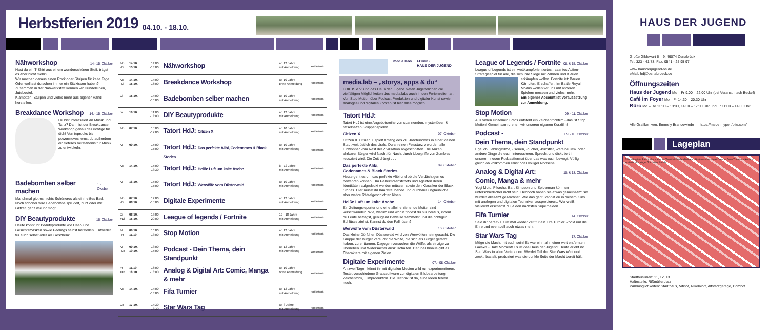Herbstferien 2019
04.10. - 18.10.
Nähworkshop 14.- 15. Oktober
Hast du ein T-Shirt aus einem wunderschönen Stoff, trägst es aber nicht mehr?
Wir machen daraus einen Rock oder Stulpen für kalte Tage. Oder wolltest du schon immer ein Sitzkissen haben? Zusammen in der Nähwerkstatt können wir Hundeleinen, Jutebeutel,
Klamotten, Stulpen und vieles mehr aus eigener Hand herstellen.
Breakdance Workshop 14. - 15. Oktober
Du bist interessiert an Musik und Tanz? Dann ist der Breakdance Workshop genau das richtige für dich! Von toprocks bis powermoves lernst du außerdem ein tieferes Verständnis für Musik zu entwickeln.
Badebomben selber machen 15. Oktober
Manchmal gibt es nichts Schöneres als ein heißes Bad. Noch schöner wird Badebombe sprudelt, bunt oder mit Glitzer, ganz wie ihr mögt.
DIY Beautyprodukte 16. Oktober
Heute könnt ihr Beautyprodukte wie Haar- und Gesichtsmasken sowie Peelings selbst herstellen. Entweder für euch selbst oder als Geschenk.
| Mo -Di | 14.10. 15.10. | 14:00 -18:00 | Nähworkshop | ab 12 Jahre mit Anmeldung | kostenlos |
| Mo -Di | 14.10. 15.10. | 14:00 -16:00 | Breakdance Workshop | ab 10 Jahre ohne Anmeldung | kostenlos |
| Di | 15.10. | 14:00 -16:00 | Badebomben selber machen | ab 10 Jahre mit Anmeldung | kostenlos |
| mi | 16.10. | 11:00 -13:00 | DIY Beautyprodukte | ab 12 Jahre mit Anmeldung | kostenlos |
| Mo | 07.10. | 15:00 -17:00 | Tatort HdJ: Citizen X | ab 10 Jahre mit Anmeldung | kostenlos |
| Mi | 09.10. | 15:00 -17:00 | Tatort HdJ: Das perfekte Alibi, Codenames & Black Stories | ab 10 Jahre mit Anmeldung | kostenlos |
| Mo | 14.10. | 15:00 -18:30 | Tatort HdJ: Heiße Luft um kalte Asche | 8 - 12 Jahre mit Anmeldung | kostenlos |
| Mi | 16.10. | 15:00 -17:00 | Tatort HdJ: Werwölfe vom Düsterwald | ab 10 Jahre mit Anmeldung | kostenlos |
| Mo -Di | 07.10. 08.10. | 12:00 -15:00 | Digitale Experimente | ab 12 Jahre mit Anmeldung | kostenlos |
| Di +Di | 08.10. 15.10. | 18:00 -20:00 | League of legends / Fortnite | 12 - 18 Jahre mit Anmeldung | kostenlos |
| Mi -Fr | 09.10. 11.10. | 10:00 -13:00 | Stop Motion | ab 12 Jahre mit Anmeldung | kostenlos |
| Mi -Do | 09.10. 10.10. | 13:00 -15:00 | Podcast - Dein Thema, dein Standpunkt | ab 12 Jahre mit Anmeldung | kostenlos |
| Fr +Fr | 11.10. 18.10. | 16:00 -18:00 | Analog & Digital Art: Comic, Manga & mehr | ab 10 Jahre ohne Anmeldung | kostenlos |
| Mo | 14.10. | 14:00 -18:00 | Fifa Turnier | ab 12 Jahre mit Anmeldung | kostenlos |
| Do | 17.10. | 14:30 -18:30 | Star Wars Tag | ab 8 Jahre mit Anmeldung | kostenlos |
media.labs FOKUS
HAUS DER JUGEND
media.lab – „storys, apps & du“
FOKUS e.V. und das Haus der Jugend bieten Jugendlichen die vielfältigen Möglichkeiten des media.labs auch in den Ferienzeiten an. Von Stop Motion über Podcast Produktion und digitaler Kunst sowie analoges und digitales Zocken ist hier alles möglich.
Tatort HdJ:
Tatort HdJ ist eine Angebotsreihe von spannenden, mysteriösen & rätselhaften Gruppenspielen.
Citizen X 07. Oktober
Citizen X. Citizen X spielt Anfang des 20. Jahrhunderts in einer kleinen Stadt weit östlich des Urals. Durch einen Felssturz v wurden alle Einwohner vom Rest der Zivilisation abgeschnitten. Die Anzahl ehrbarer Bürger wird Nacht für Nacht durch Übergriffe von Zombies reduziert wird. Die Zeit drängt . . .
Das perfekte Alibi,
Codenames & Black Stories. 09. Oktober
Heute geht es um das perfekte Alibi und ob die Verdächtigen es bewahren können. Um Geheimdienstchefs und Agenten deren Identitäten aufgedeckt werden müssen sowie den Klassiker der Black Stories. Hier müsst ihr haarsträubende und durchaus unglaubliche aber wahre Rätselgeschichten lösen.
Heiße Luft um kalte Asche 14. Oktober
Ein Zeitungsreporter und eine alleinerziehende Mutter sind verschwunden. Wie, warum und wohin findest du nur heraus, indem du Leute befragst, genügend Beweise sammelst und die richtigen Schlüsse ziehst. Kannst du den Fall lösen?
Werwölfe vom Düsterwald 16. Oktober
Das kleine Dörfchen Düsterwald wird von Werwölfen heimgesucht. Die Gruppe der Bürger versucht die Wölfe, die sich als Bürger getarnt haben, zu enttarnen. Dagegen versuchen die Wölfe, als einzige zu überleben und Widersacher auszuschalten. Darüber hinaus gibt es Charaktere mit eigenen Zielen.
Digitale Experimente 07. - 08. Oktober
An zwei Tagen könnt ihr mit digitalen Medien wild rumexperimentieren. Testet verschiedene Gratissoftware zur digitalen Bildbearbeitung, Zeichentrick, Filmproduktion. Die Technik ist da, eure Ideen fehlen noch.
League of Legends / Fortnite 08. & 15. Oktober
League of Legends ist ein wettkampforientiertes, rasantes Action-Strategiespiel für alle, die sich ihre Siege mit Zähnen und Klauen erkämpfen wollen. Fortnite ist: Bauen. Kämpfen. Erschaffen. Im Battle Royal Modus wollen wir uns mit anderen Spielern messen und vieles mehr.
Ein eigener Account ist Voraussetzung zur Anmeldung.
Stop Motion 09. - 11. Oktober
Aus vielen einzelnen Fotos entsteht ein Zeichentrickfilm - das ist Stop Motion! Gemeinsam drehen wir unseren eigenen Kurzfilm!
Podcast -
Dein Thema, dein Standpunkt 09. - 10. Oktober
Egal ob Lieblingsfilme, - serien, -bücher, -künstler, -vereine usw. oder andere Dinge die euch interessieren. Sprecht und diskutiert in unserem neuen Podcastformat über das was euch bewegt. Völlig gleich ob vollkommen ernst oder völliger Nonsens.
Analog & Digital Art:
Comic, Manga & mehr 10. & 18. Oktober
Yugi Muto, Pikachu, Bart Simpson und Spiderman könnten unterschiedlicher nicht sein. Dennoch haben sie etwas gemeinsam: sie wurden allesamt gezeichnet. Wie das geht, kannst du in diesem Kurs mit analogen und digitalen Techniken ausprobieren.. Wer weiß, vielleicht erschaffst du ja den nächsten Superhelden.
Fifa Turnier 14. Oktober
Seid ihr bereit? Es ist mal wieder Zeit für ein Fifa Turnier. Zockt um die Ehre und eventuell auch etwas mehr.
Star Wars Tag 17. Oktober
Möge die Macht mit euch sein! Es war einmal in einer weit entfernten Galaxis - Halt! Moment! Es ist das Haus der Jugend! Heute erlebt ihr Star Wars in allen Variationen. Werdet Teil der Star Wars Welt und zockt, bastelt, produziert was die dunkle Seite der Macht bereit hält.
HAUS DER JUGEND
Große Gildewart 6 – 9, 49074 Osnabrück
Tel: 323 - 41 78, Fax: 0541 - 25 95 97
www.hausderjugend-os.de
eMail: hdj@osnabrueck.de
Öffnungszeiten
Haus der Jugend Mo – Fr 9:00 – 22:00 Uhr (bei Veranst. nach Bedarf)
Café im Foyer Mo – Fr 14:30 – 20:30 Uhr
Büro Mo – Do 11:00 – 13:00, 14:00 – 17:00 Uhr und Fr 11:00 – 14:00 Uhr
Alle Grafiken von: Emmely Brandewiede https://mebe.myportfolio.com/
Lageplan
Rißmüllerplatz Bierstraße Natruper-Tor-Wall Große Gildewart Marienkirche Markt Domhof Dom Theater Nikolaiort Krahnstraße Heger Tor Lotter Straße
Stadtbuslinien: 11, 12, 13
Haltestelle: Rißmüllerplatz
Parkmöglichkeiten: Stadthaus, Vitihof, Nikolaiort, Altstadtgarage, Domhof